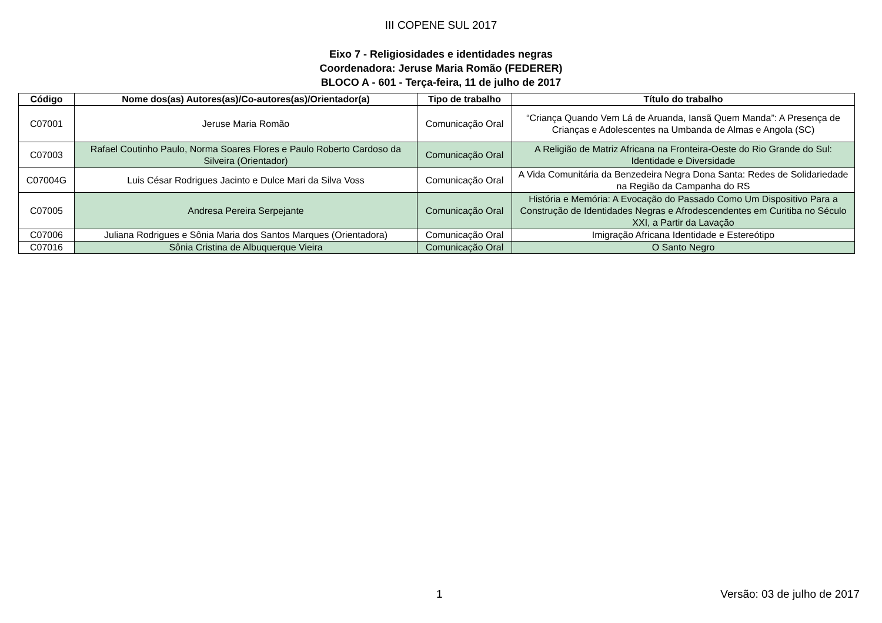III COPENE SUL 2017
Eixo 7 - Religiosidades e identidades negras
Coordenadora: Jeruse Maria Romão (FEDERER)
BLOCO A - 601 - Terça-feira, 11 de julho de 2017
| Código | Nome dos(as) Autores(as)/Co-autores(as)/Orientador(a) | Tipo de trabalho | Título do trabalho |
| --- | --- | --- | --- |
| C07001 | Jeruse Maria Romão | Comunicação Oral | “Criança Quando Vem Lá de Aruanda, Iansã Quem Manda”: A Presença de Crianças e Adolescentes na Umbanda de Almas e Angola (SC) |
| C07003 | Rafael Coutinho Paulo, Norma Soares Flores e Paulo Roberto Cardoso da Silveira (Orientador) | Comunicação Oral | A Religião de Matriz Africana na Fronteira-Oeste do Rio Grande do Sul: Identidade e Diversidade |
| C07004G | Luis César Rodrigues Jacinto e Dulce Mari da Silva Voss | Comunicação Oral | A Vida Comunitária da Benzedeira Negra Dona Santa: Redes de Solidariedade na Região da Campanha do RS |
| C07005 | Andresa Pereira Serpejante | Comunicação Oral | História e Memória: A Evocação do Passado Como Um Dispositivo Para a Construção de Identidades Negras e Afrodescendentes em Curitiba no Século XXI, a Partir da Lavação |
| C07006 | Juliana Rodrigues e Sônia Maria dos Santos Marques (Orientadora) | Comunicação Oral | Imigração Africana Identidade e Estereótipo |
| C07016 | Sônia Cristina de Albuquerque Vieira | Comunicação Oral | O Santo Negro |
1 Versão: 03 de julho de 2017